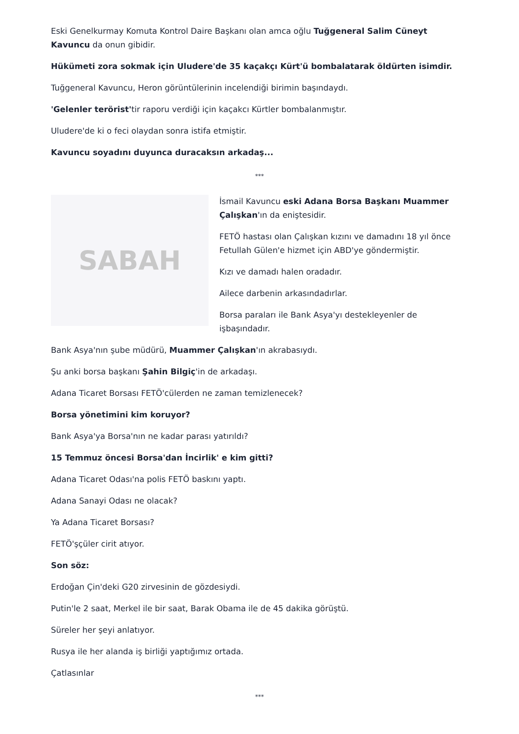Eski Genelkurmay Komuta Kontrol Daire Başkanı olan amca oğlu Tuğgeneral Salim Cüneyt Kavuncu da onun gibidir.
Hükümeti zora sokmak için Uludere'de 35 kaçakçı Kürt'ü bombalatarak öldürten isimdir.
Tuğgeneral Kavuncu, Heron görüntülerinin incelendiği birimin başındaydı.
'Gelenler terörist'tir raporu verdiği için kaçakcı Kürtler bombalanmıştır.
Uludere'de ki o feci olaydan sonra istifa etmiştir.
Kavuncu soyadını duyunca duracaksın arkadaş...
***
SABAH
İsmail Kavuncu eski Adana Borsa Başkanı Muammer Çalışkan'ın da eniştesidir.
FETÖ hastası olan Çalışkan kızını ve damadını 18 yıl önce Fetullah Gülen'e hizmet için ABD'ye göndermiştir.
Kızı ve damadı halen oradadır.
Ailece darbenin arkasındadırlar.
Borsa paraları ile Bank Asya'yı destekleyenler de işbaşındadır.
Bank Asya'nın şube müdürü, Muammer Çalışkan'ın akrabasıydı.
Şu anki borsa başkanı Şahin Bilgiç'in de arkadaşı.
Adana Ticaret Borsası FETÖ'cülerden ne zaman temizlenecek?
Borsa yönetimini kim koruyor?
Bank Asya'ya Borsa'nın ne kadar parası yatırıldı?
15 Temmuz öncesi Borsa'dan İncirlik' e kim gitti?
Adana Ticaret Odası'na polis FETÖ baskını yaptı.
Adana Sanayi Odası ne olacak?
Ya Adana Ticaret Borsası?
FETÖ'şçüler cirit atıyor.
Son söz:
Erdoğan Çin'deki G20 zirvesinin de gözdesiydi.
Putin'le 2 saat, Merkel ile bir saat, Barak Obama ile de 45 dakika görüştü.
Süreler her şeyi anlatıyor.
Rusya ile her alanda iş birliği yaptığımız ortada.
Çatlasınlar
***